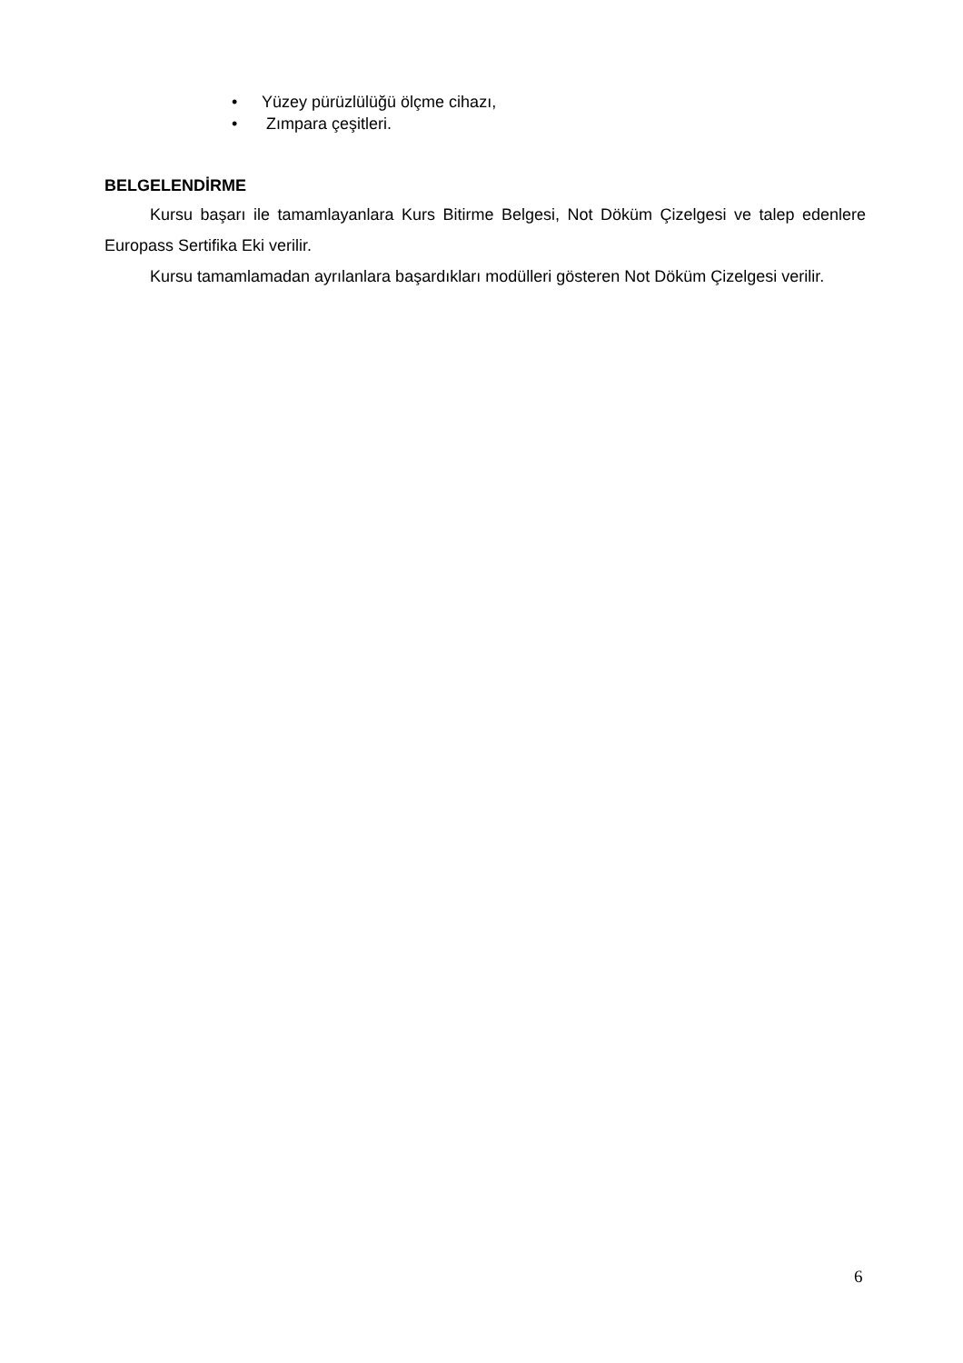• Yüzey pürüzlülüğü ölçme cihazı,
• Zımpara çeşitleri.
BELGELENDİRME
Kursu başarı ile tamamlayanlara Kurs Bitirme Belgesi, Not Döküm Çizelgesi ve talep edenlere Europass Sertifika Eki verilir.
Kursu tamamlamadan ayrılanlara başardıkları modülleri gösteren Not Döküm Çizelgesi verilir.
6